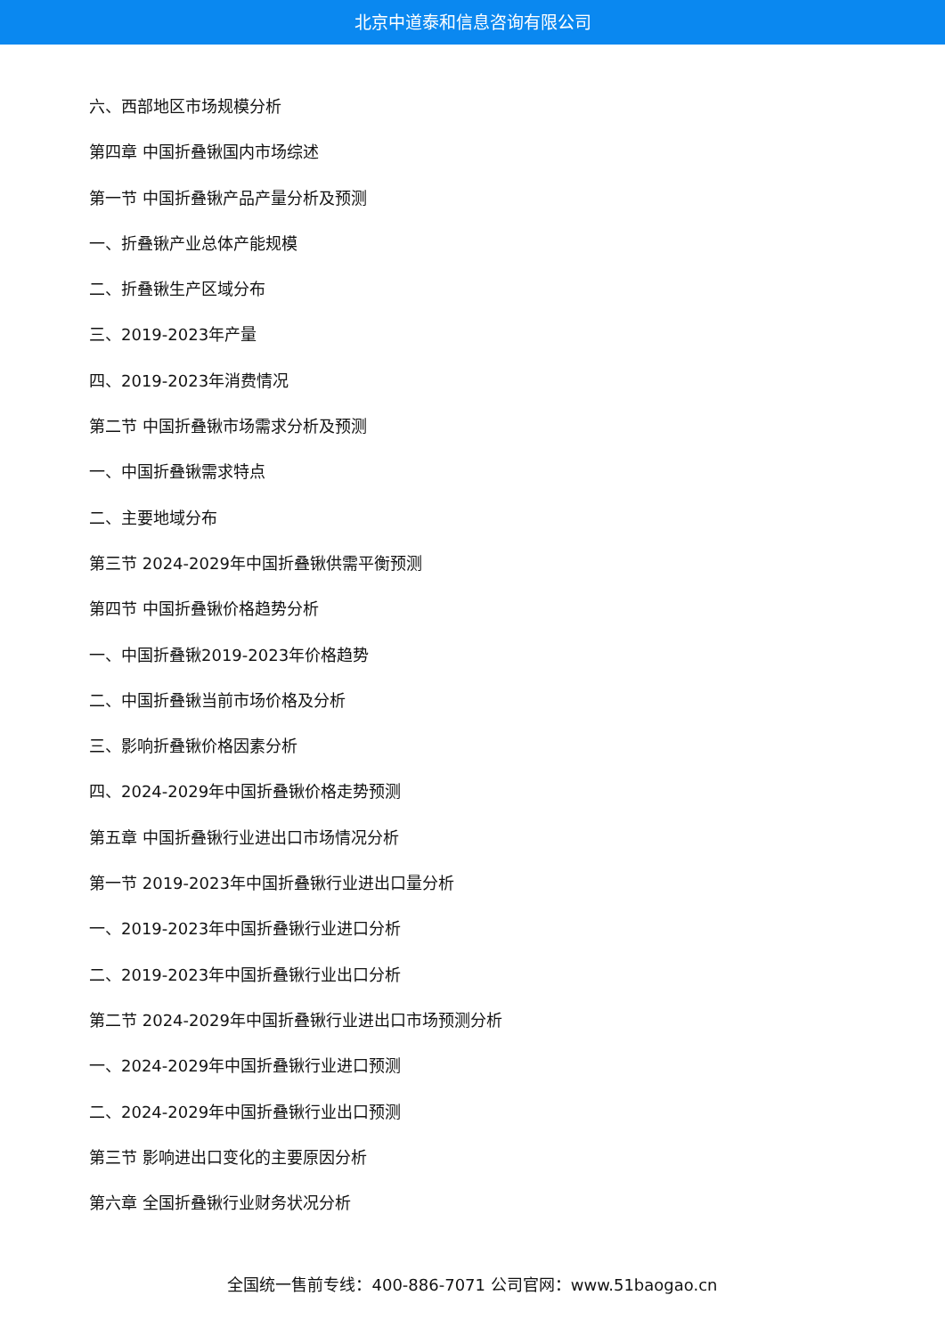北京中道泰和信息咨询有限公司
六、西部地区市场规模分析
第四章 中国折叠锹国内市场综述
第一节 中国折叠锹产品产量分析及预测
一、折叠锹产业总体产能规模
二、折叠锹生产区域分布
三、2019-2023年产量
四、2019-2023年消费情况
第二节 中国折叠锹市场需求分析及预测
一、中国折叠锹需求特点
二、主要地域分布
第三节 2024-2029年中国折叠锹供需平衡预测
第四节 中国折叠锹价格趋势分析
一、中国折叠锹2019-2023年价格趋势
二、中国折叠锹当前市场价格及分析
三、影响折叠锹价格因素分析
四、2024-2029年中国折叠锹价格走势预测
第五章 中国折叠锹行业进出口市场情况分析
第一节 2019-2023年中国折叠锹行业进出口量分析
一、2019-2023年中国折叠锹行业进口分析
二、2019-2023年中国折叠锹行业出口分析
第二节 2024-2029年中国折叠锹行业进出口市场预测分析
一、2024-2029年中国折叠锹行业进口预测
二、2024-2029年中国折叠锹行业出口预测
第三节 影响进出口变化的主要原因分析
第六章 全国折叠锹行业财务状况分析
全国统一售前专线：400-886-7071 公司官网：www.51baogao.cn